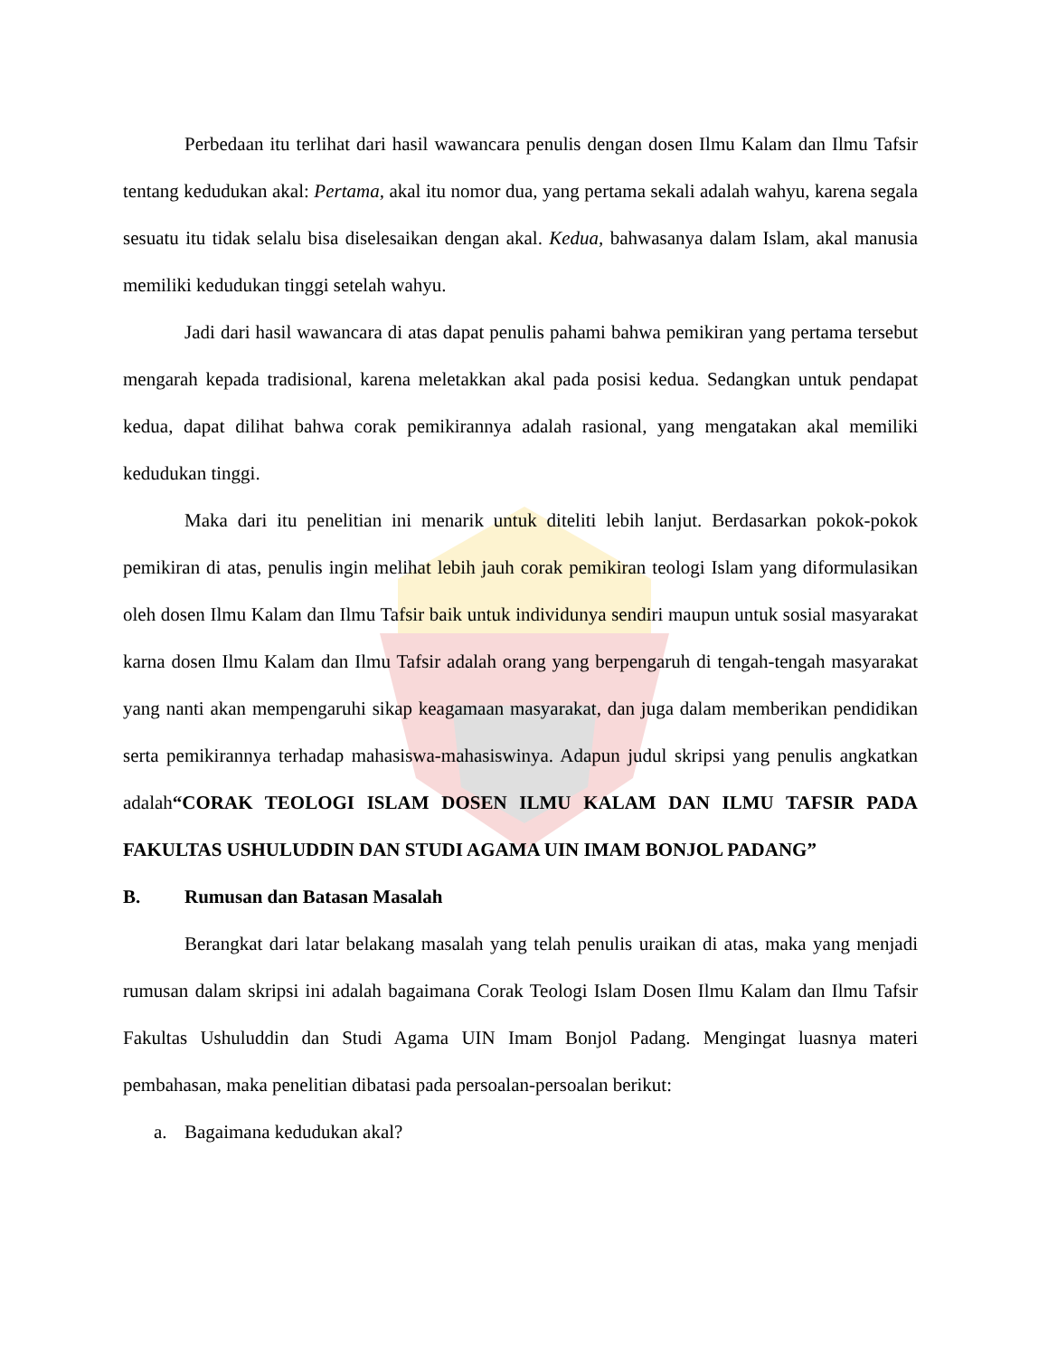Perbedaan itu terlihat dari hasil wawancara penulis dengan dosen Ilmu Kalam dan Ilmu Tafsir tentang kedudukan akal: Pertama, akal itu nomor dua, yang pertama sekali adalah wahyu, karena segala sesuatu itu tidak selalu bisa diselesaikan dengan akal. Kedua, bahwasanya dalam Islam, akal manusia memiliki kedudukan tinggi setelah wahyu.
Jadi dari hasil wawancara di atas dapat penulis pahami bahwa pemikiran yang pertama tersebut mengarah kepada tradisional, karena meletakkan akal pada posisi kedua. Sedangkan untuk pendapat kedua, dapat dilihat bahwa corak pemikirannya adalah rasional, yang mengatakan akal memiliki kedudukan tinggi.
Maka dari itu penelitian ini menarik untuk diteliti lebih lanjut. Berdasarkan pokok-pokok pemikiran di atas, penulis ingin melihat lebih jauh corak pemikiran teologi Islam yang diformulasikan oleh dosen Ilmu Kalam dan Ilmu Tafsir baik untuk individunya sendiri maupun untuk sosial masyarakat karna dosen Ilmu Kalam dan Ilmu Tafsir adalah orang yang berpengaruh di tengah-tengah masyarakat yang nanti akan mempengaruhi sikap keagamaan masyarakat, dan juga dalam memberikan pendidikan serta pemikirannya terhadap mahasiswa-mahasiswinya. Adapun judul skripsi yang penulis angkatkan adalah“CORAK TEOLOGI ISLAM DOSEN ILMU KALAM DAN ILMU TAFSIR PADA FAKULTAS USHULUDDIN DAN STUDI AGAMA UIN IMAM BONJOL PADANG”
B. Rumusan dan Batasan Masalah
Berangkat dari latar belakang masalah yang telah penulis uraikan di atas, maka yang menjadi rumusan dalam skripsi ini adalah bagaimana Corak Teologi Islam Dosen Ilmu Kalam dan Ilmu Tafsir Fakultas Ushuluddin dan Studi Agama UIN Imam Bonjol Padang. Mengingat luasnya materi pembahasan, maka penelitian dibatasi pada persoalan-persoalan berikut:
a. Bagaimana kedudukan akal?